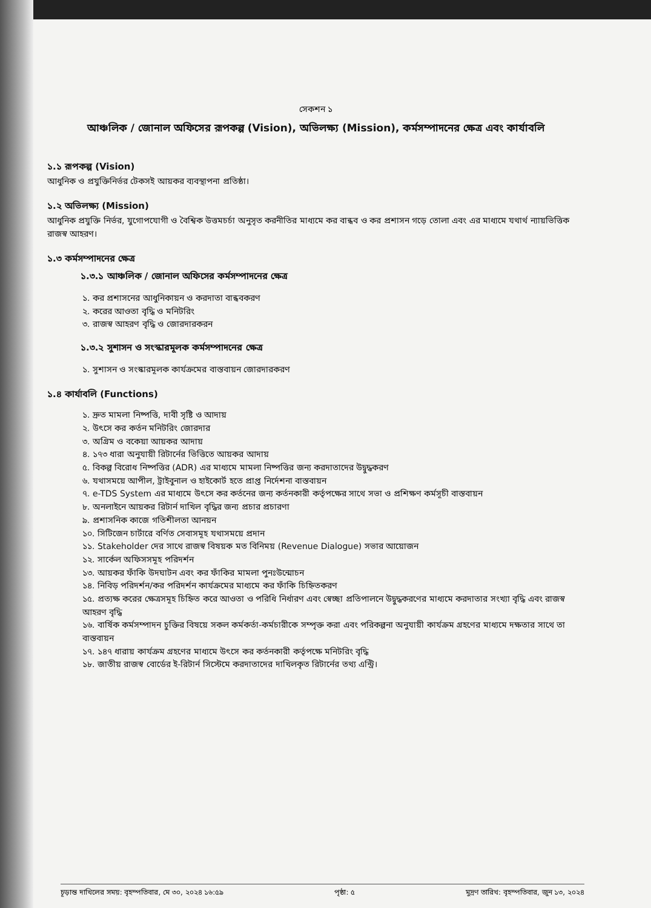সেকশন ১
আঞ্চলিক / জোনাল অফিসের রূপকল্প (Vision), অভিলক্ষ্য (Mission), কর্মসম্পাদনের ক্ষেত্র এবং কার্যাবলি
১.১ রূপকল্প (Vision)
আধুনিক ও প্রযুক্তিনির্ভর টেকসই আয়কর ব্যবস্থাপনা প্রতিষ্ঠা।
১.২ অভিলক্ষ্য (Mission)
আধুনিক প্রযুক্তি নির্ভর, যুগোপযোগী ও বৈশ্বিক উত্তমচর্চা অনুসৃত করনীতির মাধ্যমে কর বান্ধব ও কর প্রশাসন গড়ে তোলা এবং এর মাধ্যমে যথার্থ ন্যায়ভিত্তিক রাজস্ব আহরণ।
১.৩ কর্মসম্পাদনের ক্ষেত্র
১.৩.১ আঞ্চলিক / জোনাল অফিসের কর্মসম্পাদনের ক্ষেত্র
১. কর প্রশাসনের আধুনিকায়ন ও করদাতা বান্ধবকরণ
২. করের আওতা বৃদ্ধি ও মনিটরিং
৩. রাজস্ব আহরণ বৃদ্ধি ও জোরদারকরন
১.৩.২ সুশাসন ও সংস্কারমূলক কর্মসম্পাদনের ক্ষেত্র
১. সুশাসন ও সংস্কারমূলক কার্যক্রমের বাস্তবায়ন জোরদারকরণ
১.৪ কার্যাবলি (Functions)
১. দ্রুত মামলা নিষ্পত্তি, দাবী সৃষ্টি ও আদায়
২. উৎসে কর কর্তন মনিটরিং জোরদার
৩. অগ্রিম ও বকেয়া আয়কর আদায়
৪. ১৭৩ ধারা অনুযায়ী রিটার্নের ভিত্তিতে আয়কর আদায়
৫. বিকল্প বিরোধ নিষ্পত্তির (ADR) এর মাধ্যমে মামলা নিষ্পত্তির জন্য করদাতাদের উদ্বুদ্ধকরণ
৬. যথাসময়ে আপীল, ট্রাইবুনাল ও হাইকোর্ট হতে প্রাপ্ত নির্দেশনা বাস্তবায়ন
৭. e-TDS System এর মাধ্যমে উৎসে কর কর্তনের জন্য কর্তনকারী কর্তৃপক্ষের সাথে সভা ও প্রশিক্ষণ কর্মসূচী বাস্তবায়ন
৮. অনলাইনে আয়কর রিটার্ন দাখিল বৃদ্ধির জন্য প্রচার প্রচারণা
৯. প্রশাসনিক কাজে গতিশীলতা আনয়ন
১০. সিটিজেন চার্টারে বর্ণিত সেবাসমূহ যথাসময়ে প্রদান
১১. Stakeholder দের সাথে রাজস্ব বিষয়ক মত বিনিময় (Revenue Dialogue) সভার আয়োজন
১২. সার্কেল অফিসসমূহ পরিদর্শন
১৩. আয়কর ফাঁকি উদঘাটন এবং কর ফাঁকির মামলা পুনঃউন্মোচন
১৪. নিবিড় পরিদর্শন/কর পরিদর্শন কার্যক্রমের মাধ্যমে কর ফাঁকি চিহ্নিতকরণ
১৫. প্রত্যক্ষ করের ক্ষেত্রসমূহ চিহ্নিত করে আওতা ও পরিধি নির্ধারণ এবং স্বেচ্ছা প্রতিপালনে উদ্বুদ্ধকরণের মাধ্যমে করদাতার সংখ্যা বৃদ্ধি এবং রাজস্ব আহরণ বৃদ্ধি
১৬. বার্ষিক কর্মসম্পাদন চুক্তির বিষয়ে সকল কর্মকর্তা-কর্মচারীকে সম্পৃক্ত করা এবং পরিকল্পনা অনুযায়ী কার্যক্রম গ্রহণের মাধ্যমে দক্ষতার সাথে তা বাস্তবায়ন
১৭. ১৪৭ ধারায় কার্যক্রম গ্রহণের মাধ্যমে উৎসে কর কর্তনকারী কর্তৃপক্ষে মনিটরিং বৃদ্ধি
১৮. জাতীয় রাজস্ব বোর্ডের ই-রিটার্ন সিস্টেমে করদাতাদের দাখিলকৃত রিটার্নের তথ্য এন্ট্রি।
চূড়ান্ত দাখিলের সময়: বৃহস্পতিবার, মে ৩০, ২০২৪ ১৬:৫৯ পৃষ্ঠা: ৫ মুদ্রণ তারিখ: বৃহস্পতিবার, জুন ১৩, ২০২৪